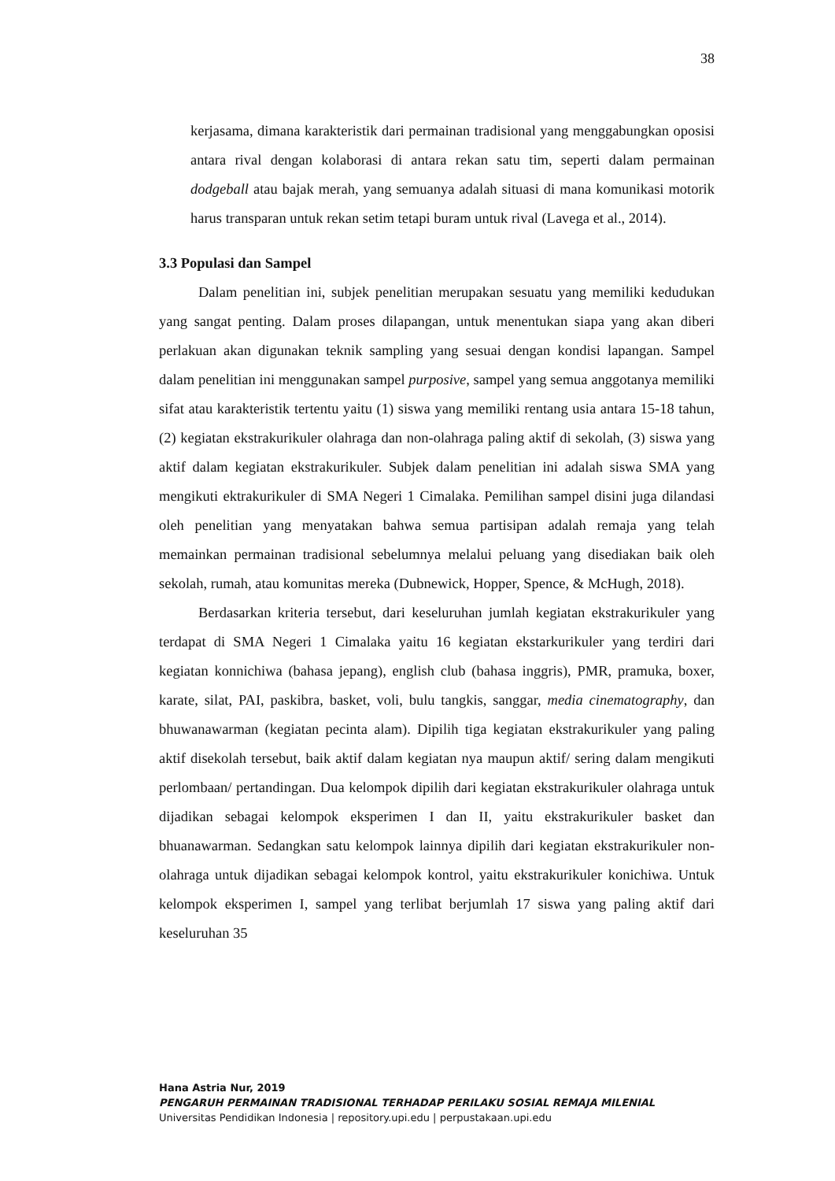38
kerjasama, dimana karakteristik dari permainan tradisional yang menggabungkan oposisi antara rival dengan kolaborasi di antara rekan satu tim, seperti dalam permainan dodgeball atau bajak merah, yang semuanya adalah situasi di mana komunikasi motorik harus transparan untuk rekan setim tetapi buram untuk rival (Lavega et al., 2014).
3.3 Populasi dan Sampel
Dalam penelitian ini, subjek penelitian merupakan sesuatu yang memiliki kedudukan yang sangat penting. Dalam proses dilapangan, untuk menentukan siapa yang akan diberi perlakuan akan digunakan teknik sampling yang sesuai dengan kondisi lapangan. Sampel dalam penelitian ini menggunakan sampel purposive, sampel yang semua anggotanya memiliki sifat atau karakteristik tertentu yaitu (1) siswa yang memiliki rentang usia antara 15-18 tahun, (2) kegiatan ekstrakurikuler olahraga dan non-olahraga paling aktif di sekolah, (3) siswa yang aktif dalam kegiatan ekstrakurikuler. Subjek dalam penelitian ini adalah siswa SMA yang mengikuti ektrakurikuler di SMA Negeri 1 Cimalaka. Pemilihan sampel disini juga dilandasi oleh penelitian yang menyatakan bahwa semua partisipan adalah remaja yang telah memainkan permainan tradisional sebelumnya melalui peluang yang disediakan baik oleh sekolah, rumah, atau komunitas mereka (Dubnewick, Hopper, Spence, & McHugh, 2018).
Berdasarkan kriteria tersebut, dari keseluruhan jumlah kegiatan ekstrakurikuler yang terdapat di SMA Negeri 1 Cimalaka yaitu 16 kegiatan ekstarkurikuler yang terdiri dari kegiatan konnichiwa (bahasa jepang), english club (bahasa inggris), PMR, pramuka, boxer, karate, silat, PAI, paskibra, basket, voli, bulu tangkis, sanggar, media cinematography, dan bhuwanawarman (kegiatan pecinta alam). Dipilih tiga kegiatan ekstrakurikuler yang paling aktif disekolah tersebut, baik aktif dalam kegiatan nya maupun aktif/ sering dalam mengikuti perlombaan/ pertandingan. Dua kelompok dipilih dari kegiatan ekstrakurikuler olahraga untuk dijadikan sebagai kelompok eksperimen I dan II, yaitu ekstrakurikuler basket dan bhuanawarman. Sedangkan satu kelompok lainnya dipilih dari kegiatan ekstrakurikuler non-olahraga untuk dijadikan sebagai kelompok kontrol, yaitu ekstrakurikuler konichiwa. Untuk kelompok eksperimen I, sampel yang terlibat berjumlah 17 siswa yang paling aktif dari keseluruhan 35
Hana Astria Nur, 2019
PENGARUH PERMAINAN TRADISIONAL TERHADAP PERILAKU SOSIAL REMAJA MILENIAL
Universitas Pendidikan Indonesia | repository.upi.edu | perpustakaan.upi.edu